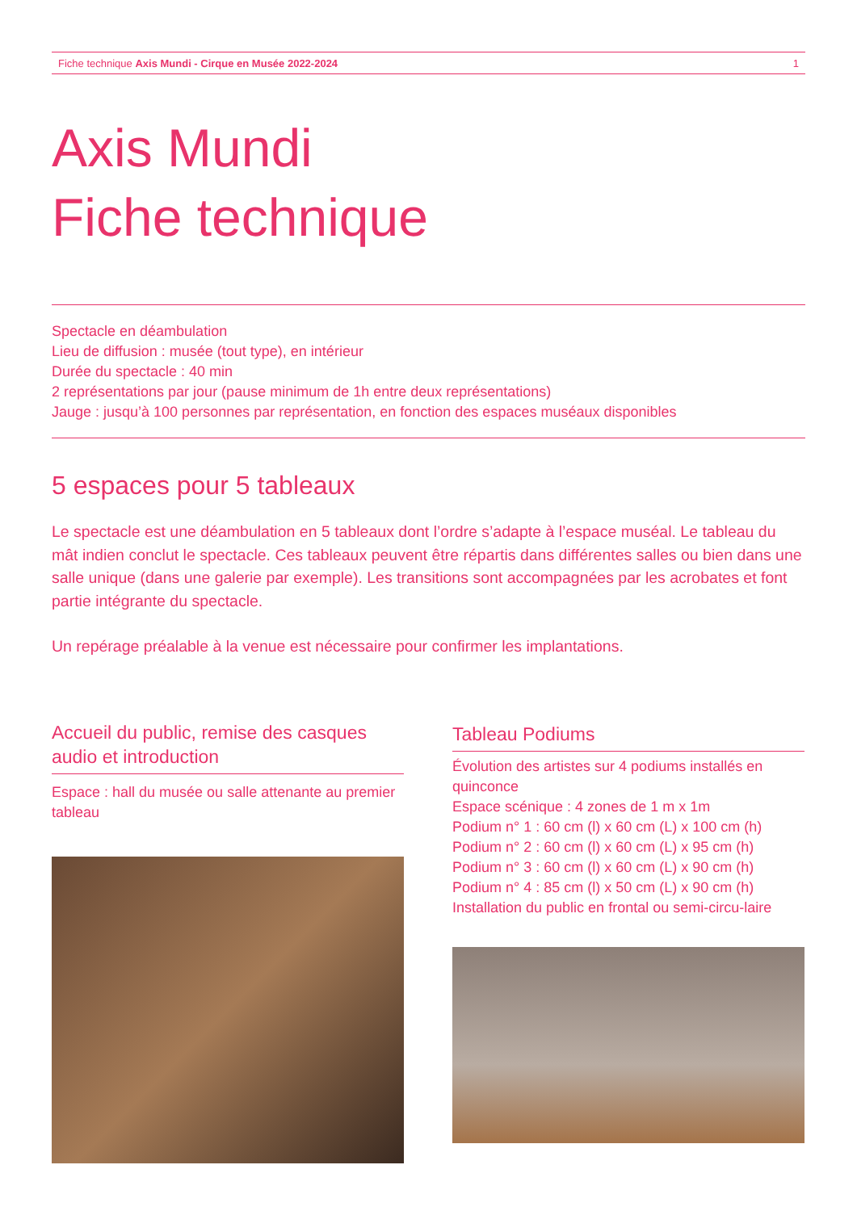Fiche technique Axis Mundi - Cirque en Musée 2022-2024 1
Axis Mundi
Fiche technique
Spectacle en déambulation
Lieu de diffusion : musée (tout type), en intérieur
Durée du spectacle : 40 min
2 représentations par jour (pause minimum de 1h entre deux représentations)
Jauge : jusqu’à 100 personnes par représentation, en fonction des espaces muséaux disponibles
5 espaces pour 5 tableaux
Le spectacle est une déambulation en 5 tableaux dont l’ordre s’adapte à l’espace muséal. Le tableau du mât indien conclut le spectacle. Ces tableaux peuvent être répartis dans différentes salles ou bien dans une salle unique (dans une galerie par exemple). Les transitions sont accompagnées par les acrobates et font partie intégrante du spectacle.
Un repérage préalable à la venue est nécessaire pour confirmer les implantations.
Accueil du public, remise des casques audio et introduction
Espace : hall du musée ou salle attenante au premier tableau
Tableau Podiums
Évolution des artistes sur 4 podiums installés en quinconce
Espace scénique : 4 zones de 1 m x 1m
Podium n° 1 : 60 cm (l) x 60 cm (L) x 100 cm (h)
Podium n° 2 : 60 cm (l) x 60 cm (L) x 95 cm (h)
Podium n° 3 : 60 cm (l) x 60 cm (L) x 90 cm (h)
Podium n° 4 : 85 cm (l) x 50 cm (L) x 90 cm (h)
Installation du public en frontal ou semi-circu-laire